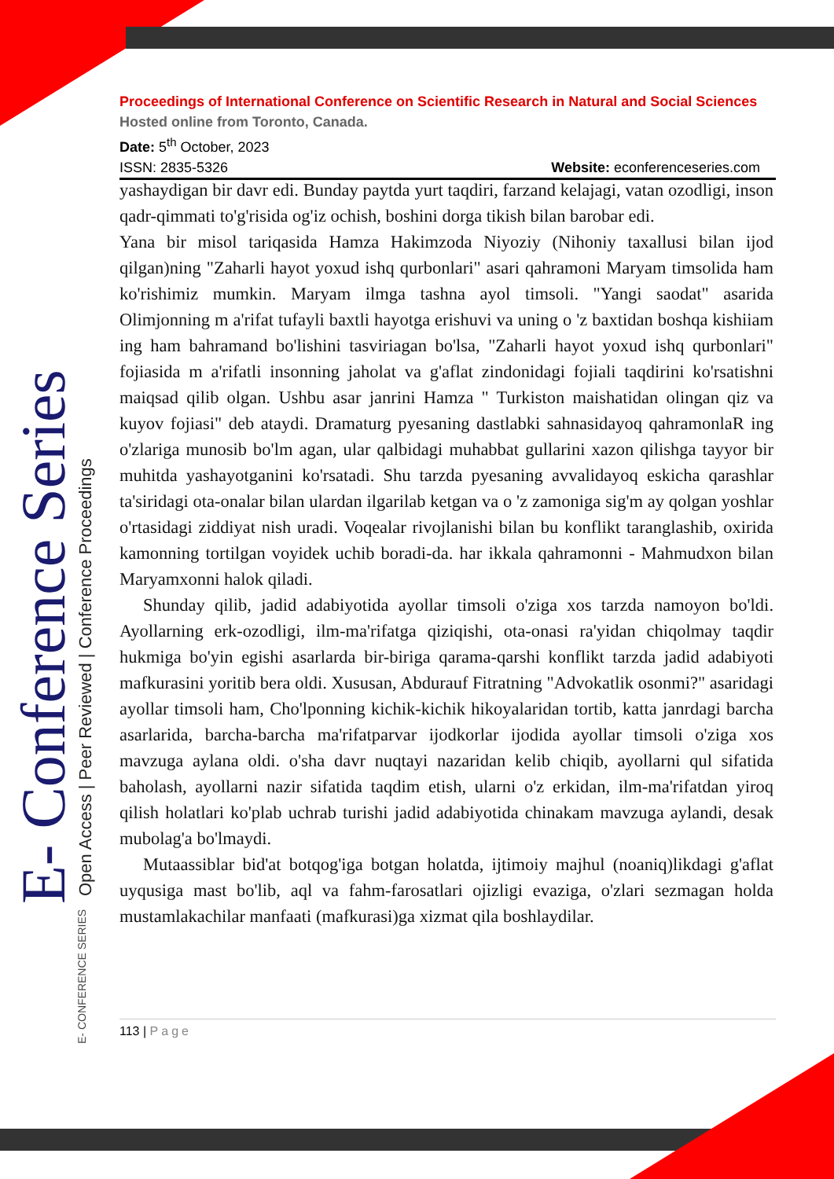Proceedings of International Conference on Scientific Research in Natural and Social Sciences
Hosted online from Toronto, Canada.
Date: 5<sup>th</sup> October, 2023
ISSN: 2835-5326 Website: econferenceseries.com
yashaydigan bir davr edi. Bunday paytda yurt taqdiri, farzand kelajagi, vatan ozodligi, inson qadr-qimmati to'g'risida og'iz ochish, boshini dorga tikish bilan barobar edi.
Yana bir misol tariqasida Hamza Hakimzoda Niyoziy (Nihoniy taxallusi bilan ijod qilgan)ning "Zaharli hayot yoxud ishq qurbonlari" asari qahramoni Maryam timsolida ham ko'rishimiz mumkin. Maryam ilmga tashna ayol timsoli. "Yangi saodat" asarida Olimjonning m a'rifat tufayli baxtli hayotga erishuvi va uning o 'z baxtidan boshqa kishiiam ing ham bahramand bo'lishini tasviriagan bo'lsa, "Zaharli hayot yoxud ishq qurbonlari" fojiasida m a'rifatli insonning jaholat va g'aflat zindonidagi fojiali taqdirini ko'rsatishni maiqsad qilib olgan. Ushbu asar janrini Hamza " Turkiston maishatidan olingan qiz va kuyov fojiasi" deb ataydi. Dramaturg pyesaning dastlabki sahnasidayoq qahramonlaR ing o'zlariga munosib bo'lm agan, ular qalbidagi muhabbat gullarini xazon qilishga tayyor bir muhitda yashayotganini ko'rsatadi. Shu tarzda pyesaning avvalidayoq eskicha qarashlar ta'siridagi ota-onalar bilan ulardan ilgarilab ketgan va o 'z zamoniga sig'm ay qolgan yoshlar o'rtasidagi ziddiyat nish uradi. Voqealar rivojlanishi bilan bu konflikt taranglashib, oxirida kamonning tortilgan voyidek uchib boradi-da. har ikkala qahramonni - Mahmudxon bilan Maryamxonni halok qiladi.
Shunday qilib, jadid adabiyotida ayollar timsoli o'ziga xos tarzda namoyon bo'ldi. Ayollarning erk-ozodligi, ilm-ma'rifatga qiziqishi, ota-onasi ra'yidan chiqolmay taqdir hukmiga bo'yin egishi asarlarda bir-biriga qarama-qarshi konflikt tarzda jadid adabiyoti mafkurasini yoritib bera oldi. Xususan, Abdurauf Fitratning "Advokatlik osonmi?" asaridagi ayollar timsoli ham, Cho'lponning kichik-kichik hikoyalaridan tortib, katta janrdagi barcha asarlarida, barcha-barcha ma'rifatparvar ijodkorlar ijodida ayollar timsoli o'ziga xos mavzuga aylana oldi. o'sha davr nuqtayi nazaridan kelib chiqib, ayollarni qul sifatida baholash, ayollarni nazir sifatida taqdim etish, ularni o'z erkidan, ilm-ma'rifatdan yiroq qilish holatlari ko'plab uchrab turishi jadid adabiyotida chinakam mavzuga aylandi, desak mubolag'a bo'lmaydi.
Mutaassiblar bid'at botqog'iga botgan holatda, ijtimoiy majhul (noaniq)likdagi g'aflat uyqusiga mast bo'lib, aql va fahm-farosatlari ojizligi evaziga, o'zlari sezmagan holda mustamlakachilar manfaati (mafkurasi)ga xizmat qila boshlaydilar.
E- Conference Series Open Access | Peer Reviewed | Conference Proceedings
E- CONFERENCE SERIES
113 | Page